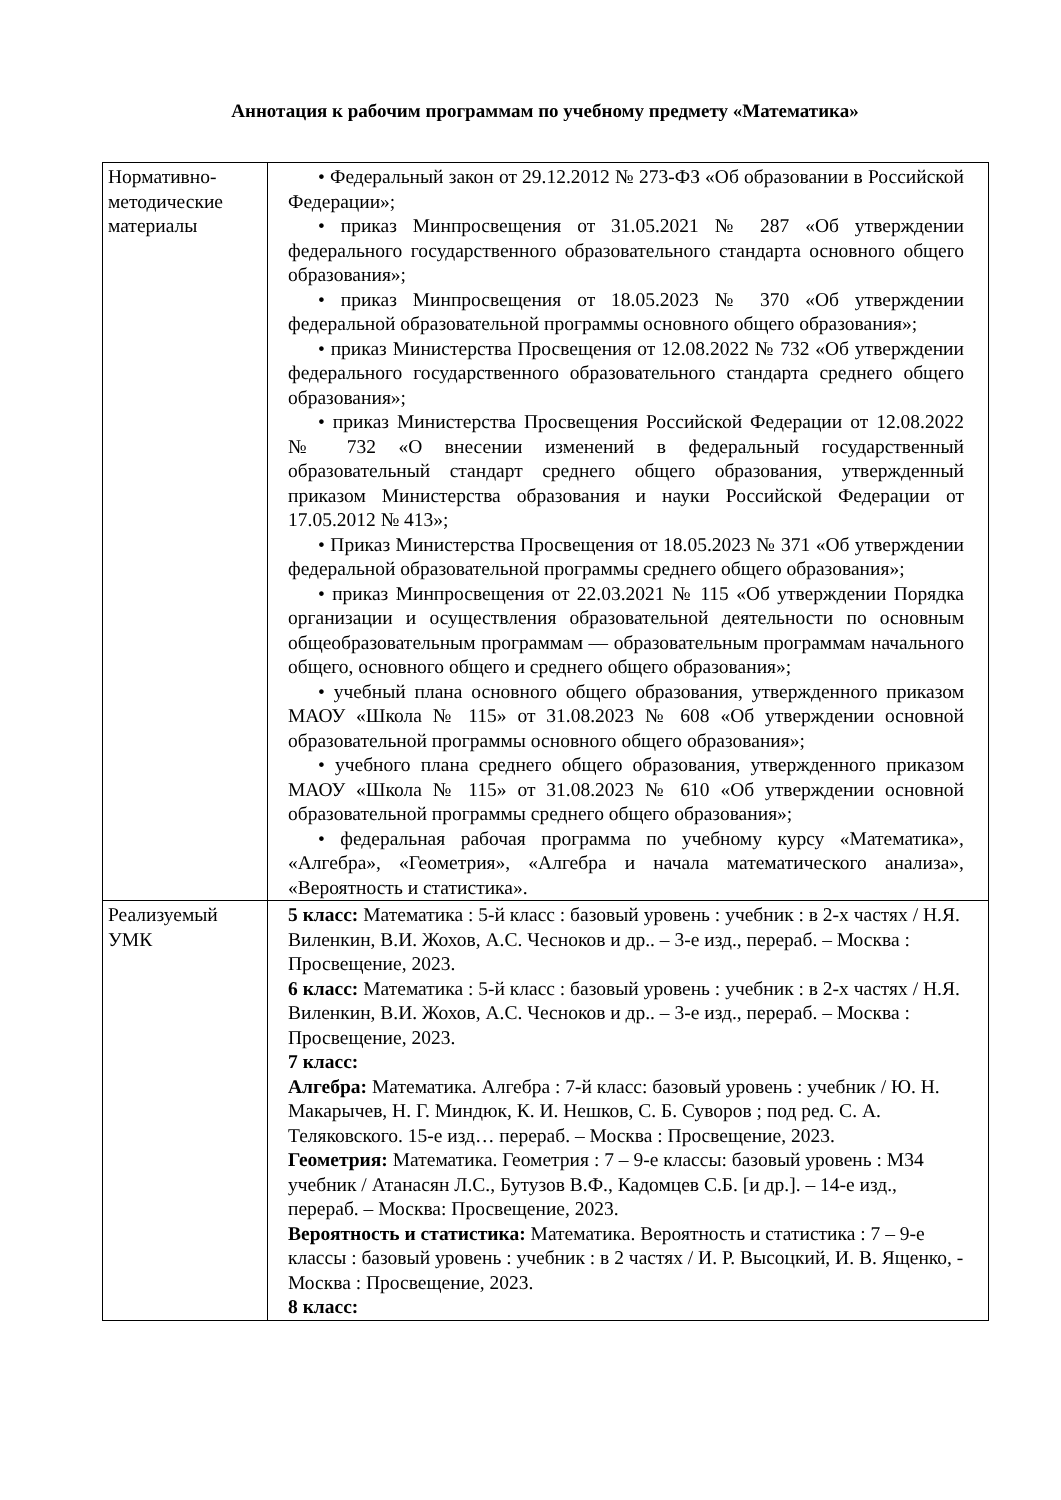Аннотация к рабочим программам по учебному предмету «Математика»
| Нормативно-методические материалы | • Федеральный закон от 29.12.2012 № 273-ФЗ «Об образовании в Российской Федерации»; • приказ Минпросвещения от 31.05.2021 № 287 «Об утверждении федерального государственного образовательного стандарта основного общего образования»; • приказ Минпросвещения от 18.05.2023 № 370 «Об утверждении федеральной образовательной программы основного общего образования»; • приказ Министерства Просвещения от 12.08.2022 № 732 «Об утверждении федерального государственного образовательного стандарта среднего общего образования»; • приказ Министерства Просвещения Российской Федерации от 12.08.2022 № 732 «О внесении изменений в федеральный государственный образовательный стандарт среднего общего образования, утвержденный приказом Министерства образования и науки Российской Федерации от 17.05.2012 № 413»; • Приказ Министерства Просвещения от 18.05.2023 № 371 «Об утверждении федеральной образовательной программы среднего общего образования»; • приказ Минпросвещения от 22.03.2021 № 115 «Об утверждении Порядка организации и осуществления образовательной деятельности по основным общеобразовательным программам — образовательным программам начального общего, основного общего и среднего общего образования»; • учебный плана основного общего образования, утвержденного приказом МАОУ «Школа № 115» от 31.08.2023 № 608 «Об утверждении основной образовательной программы основного общего образования»; • учебного плана среднего общего образования, утвержденного приказом МАОУ «Школа № 115» от 31.08.2023 № 610 «Об утверждении основной образовательной программы среднего общего образования»; • федеральная рабочая программа по учебному курсу «Математика», «Алгебра», «Геометрия», «Алгебра и начала математического анализа», «Вероятность и статистика». |
| Реализуемый УМК | 5 класс: Математика : 5-й класс : базовый уровень : учебник : в 2-х частях / Н.Я. Виленкин, В.И. Жохов, А.С. Чесноков и др.. – 3-е изд., перераб. – Москва : Просвещение, 2023. 6 класс: Математика : 5-й класс : базовый уровень : учебник : в 2-х частях / Н.Я. Виленкин, В.И. Жохов, А.С. Чесноков и др.. – 3-е изд., перераб. – Москва : Просвещение, 2023. 7 класс: Алгебра: Математика. Алгебра : 7-й класс: базовый уровень : учебник / Ю. Н. Макарычев, Н. Г. Миндюк, К. И. Нешков, С. Б. Суворов ; под ред. С. А. Теляковского. 15-е изд… перераб. – Москва : Просвещение, 2023. Геометрия: Математика. Геометрия : 7 – 9-е классы: базовый уровень : М34 учебник / Атанасян Л.С., Бутузов В.Ф., Кадомцев С.Б. [и др.]. – 14-е изд., перераб. – Москва: Просвещение, 2023. Вероятность и статистика: Математика. Вероятность и статистика : 7 – 9-е классы : базовый уровень : учебник : в 2 частях / И. Р. Высоцкий, И. В. Ященко, - Москва : Просвещение, 2023. 8 класс: |